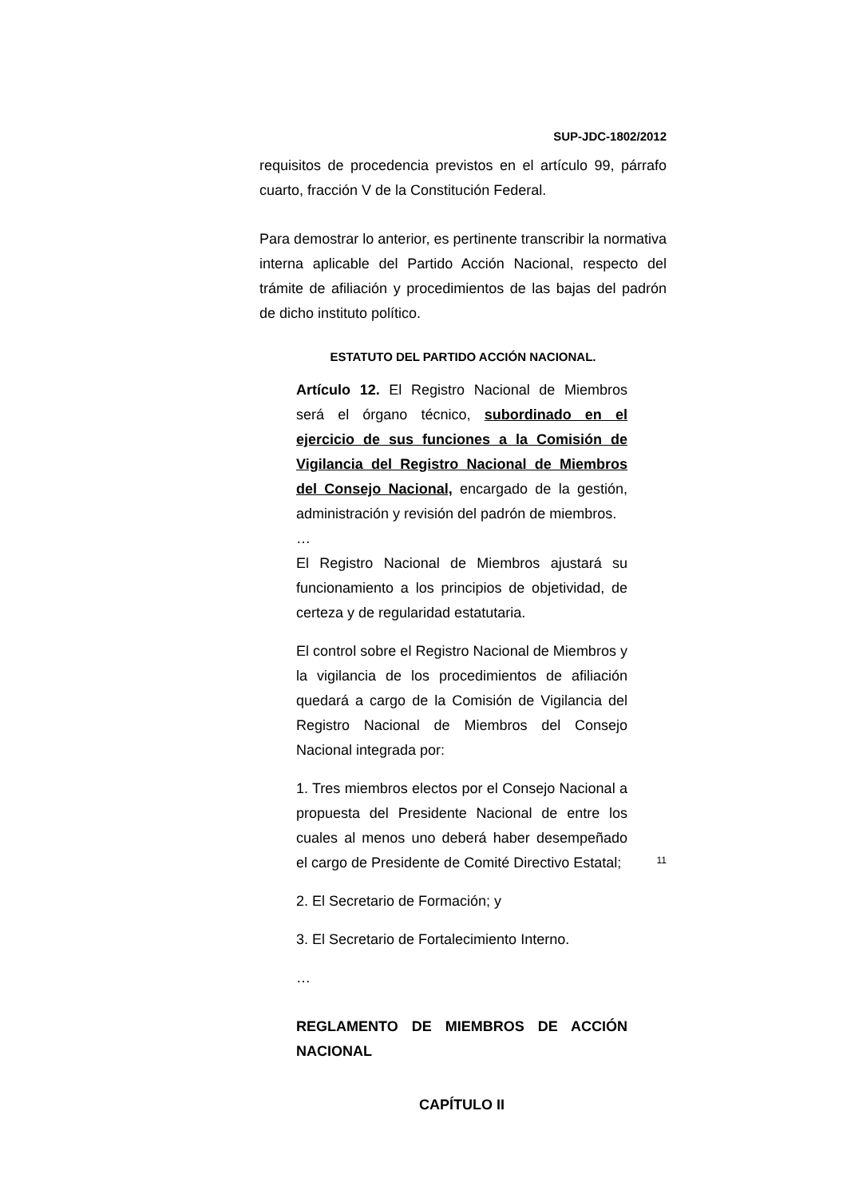SUP-JDC-1802/2012
requisitos de procedencia previstos en el artículo 99, párrafo cuarto, fracción V de la Constitución Federal.
Para demostrar lo anterior, es pertinente transcribir la normativa interna aplicable del Partido Acción Nacional, respecto del trámite de afiliación y procedimientos de las bajas del padrón de dicho instituto político.
ESTATUTO DEL PARTIDO ACCIÓN NACIONAL.
Artículo 12. El Registro Nacional de Miembros será el órgano técnico, subordinado en el ejercicio de sus funciones a la Comisión de Vigilancia del Registro Nacional de Miembros del Consejo Nacional, encargado de la gestión, administración y revisión del padrón de miembros.
…
El Registro Nacional de Miembros ajustará su funcionamiento a los principios de objetividad, de certeza y de regularidad estatutaria.
El control sobre el Registro Nacional de Miembros y la vigilancia de los procedimientos de afiliación quedará a cargo de la Comisión de Vigilancia del Registro Nacional de Miembros del Consejo Nacional integrada por:
1. Tres miembros electos por el Consejo Nacional a propuesta del Presidente Nacional de entre los cuales al menos uno deberá haber desempeñado el cargo de Presidente de Comité Directivo Estatal;
2. El Secretario de Formación; y
3. El Secretario de Fortalecimiento Interno.
…
REGLAMENTO DE MIEMBROS DE ACCIÓN NACIONAL
CAPÍTULO II
11